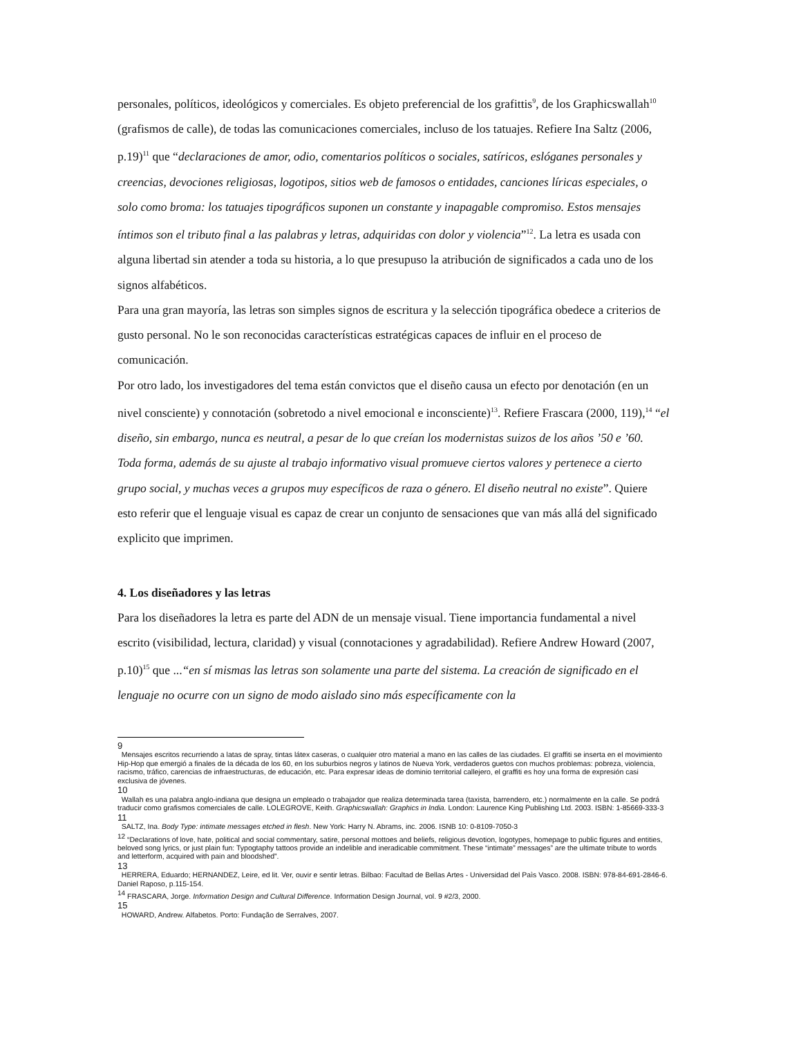personales, políticos, ideológicos y comerciales. Es objeto preferencial de los grafittis<sup>9</sup>, de los Graphicswallah<sup>10</sup> (grafismos de calle), de todas las comunicaciones comerciales, incluso de los tatuajes. Refiere Ina Saltz (2006, p.19)<sup>11</sup> que “declaraciones de amor, odio, comentarios políticos o sociales, satíricos, eslóganes personales y creencias, devociones religiosas, logotipos, sitios web de famosos o entidades, canciones líricas especiales, o solo como broma: los tatuajes tipográficos suponen un constante y inapagable compromiso. Estos mensajes íntimos son el tributo final a las palabras y letras, adquiridas con dolor y violencia”<sup>12</sup>. La letra es usada con alguna libertad sin atender a toda su historia, a lo que presupuso la atribución de significados a cada uno de los signos alfabéticos.
Para una gran mayoría, las letras son simples signos de escritura y la selección tipográfica obedece a criterios de gusto personal. No le son reconocidas características estratégicas capaces de influir en el proceso de comunicación.
Por otro lado, los investigadores del tema están convictos que el diseño causa un efecto por denotación (en un nivel consciente) y connotación (sobretodo a nivel emocional e inconsciente)<sup>13</sup>. Refiere Frascara (2000, 119),<sup>14</sup> “el diseño, sin embargo, nunca es neutral, a pesar de lo que creían los modernistas suizos de los años ’50 e ’60. Toda forma, además de su ajuste al trabajo informativo visual promueve ciertos valores y pertenece a cierto grupo social, y muchas veces a grupos muy específicos de raza o género. El diseño neutral no existe”. Quiere esto referir que el lenguaje visual es capaz de crear un conjunto de sensaciones que van más allá del significado explicito que imprimen.
4. Los diseñadores y las letras
Para los diseñadores la letra es parte del ADN de un mensaje visual. Tiene importancia fundamental a nivel escrito (visibilidad, lectura, claridad) y visual (connotaciones y agradabilidad). Refiere Andrew Howard (2007, p.10)<sup>15</sup> que ...“en sí mismas las letras son solamente una parte del sistema. La creación de significado en el lenguaje no ocurre con un signo de modo aislado sino más específicamente con la
9
Mensajes escritos recurriendo a latas de spray, tintas látex caseras, o cualquier otro material a mano en las calles de las ciudades. El graffiti se inserta en el movimiento Hip-Hop que emergió a finales de la década de los 60, en los suburbios negros y latinos de Nueva York, verdaderos guetos con muchos problemas: pobreza, violencia, racismo, tráfico, carencias de infraestructuras, de educación, etc. Para expresar ideas de dominio territorial callejero, el graffiti es hoy una forma de expresión casi exclusiva de jóvenes.
10
Wallah es una palabra anglo-indiana que designa un empleado o trabajador que realiza determinada tarea (taxista, barrendero, etc.) normalmente en la calle. Se podrá traducir como grafismos comerciales de calle. LOLEGROVE, Keith. Graphicswallah: Graphics in India. London: Laurence King Publishing Ltd. 2003. ISBN: 1-85669-333-3
11
SALTZ, Ina. Body Type: intimate messages etched in flesh. New York: Harry N. Abrams, inc. 2006. ISNB 10: 0-8109-7050-3
<sup>12</sup> “Declarations of love, hate, political and social commentary, satire, personal mottoes and beliefs, religious devotion, logotypes, homepage to public figures and entities, beloved song lyrics, or just plain fun: Typogtaphy tattoos provide an indelible and ineradicable commitment. These “intimate” messages” are the ultimate tribute to words and letterform, acquired with pain and bloodshed”.
13
HERRERA, Eduardo; HERNANDEZ, Leire, ed lit. Ver, ouvir e sentir letras. Bilbao: Facultad de Bellas Artes - Universidad del Paìs Vasco. 2008. ISBN: 978-84-691-2846-6. Daniel Raposo, p.115-154.
<sup>14</sup> FRASCARA, Jorge. Information Design and Cultural Difference. Information Design Journal, vol. 9 #2/3, 2000.
15
HOWARD, Andrew. Alfabetos. Porto: Fundação de Serralves, 2007.